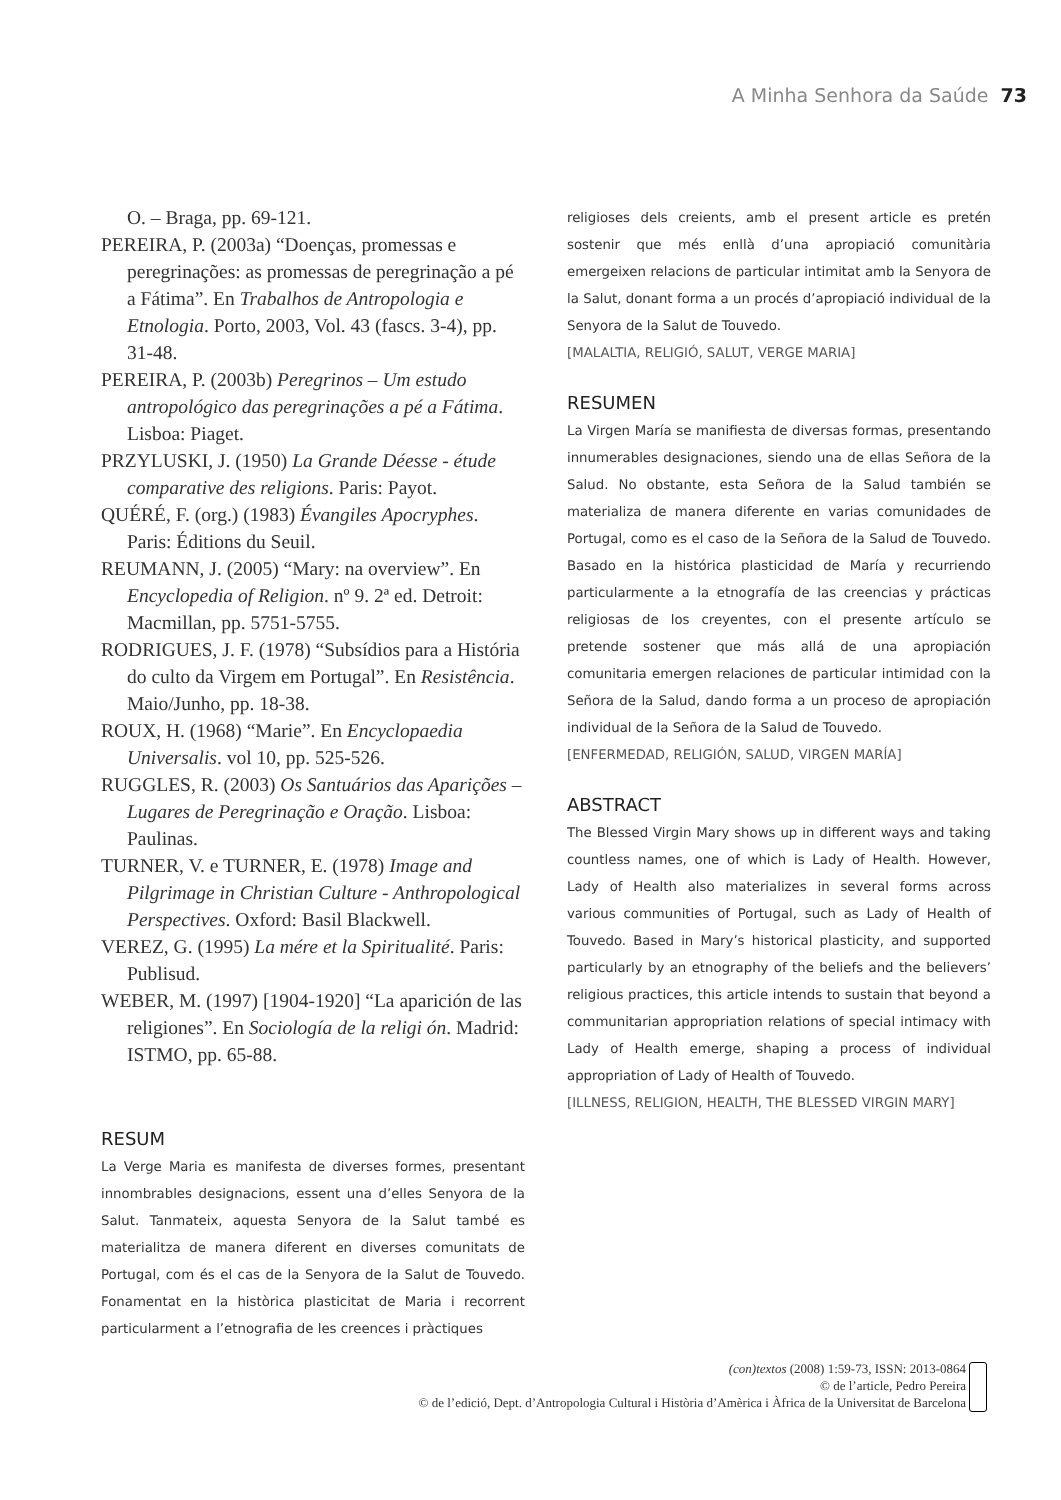A Minha Senhora da Saúde 73
O. – Braga, pp. 69-121.
PEREIRA, P. (2003a) “Doenças, promessas e peregrinações: as promessas de peregrinação a pé a Fátima”. En Trabalhos de Antropologia e Etnologia. Porto, 2003, Vol. 43 (fascs. 3-4), pp. 31-48.
PEREIRA, P. (2003b) Peregrinos – Um estudo antropológico das peregrinações a pé a Fátima. Lisboa: Piaget.
PRZYLUSKI, J. (1950) La Grande Déesse - étude comparative des religions. Paris: Payot.
QUÉRÉ, F. (org.) (1983) Évangiles Apocryphes. Paris: Éditions du Seuil.
REUMANN, J. (2005) “Mary: na overview”. En Encyclopedia of Religion. nº 9. 2ª ed. Detroit: Macmillan, pp. 5751-5755.
RODRIGUES, J. F. (1978) “Subsídios para a História do culto da Virgem em Portugal”. En Resistência. Maio/Junho, pp. 18-38.
ROUX, H. (1968) “Marie”. En Encyclopaedia Universalis. vol 10, pp. 525-526.
RUGGLES, R. (2003) Os Santuários das Aparições – Lugares de Peregrinação e Oração. Lisboa: Paulinas.
TURNER, V. e TURNER, E. (1978) Image and Pilgrimage in Christian Culture - Anthropological Perspectives. Oxford: Basil Blackwell.
VEREZ, G. (1995) La mére et la Spiritualité. Paris: Publisud.
WEBER, M. (1997) [1904-1920] “La aparición de las religiones”. En Sociología de la religi ón. Madrid: ISTMO, pp. 65-88.
RESUM
La Verge Maria es manifesta de diverses formes, presentant innombrables designacions, essent una d’elles Senyora de la Salut. Tanmateix, aquesta Senyora de la Salut també es materialitza de manera diferent en diverses comunitats de Portugal, com és el cas de la Senyora de la Salut de Touvedo. Fonamentat en la històrica plasticitat de Maria i recorrent particularment a l’etnografia de les creences i pràctiques
religioses dels creients, amb el present article es pretén sostenir que més enllà d’una apropiació comunitària emergeixen relacions de particular intimitat amb la Senyora de la Salut, donant forma a un procés d’apropiació individual de la Senyora de la Salut de Touvedo.
[MALALTIA, RELIGIÓ, SALUT, VERGE MARIA]
RESUMEN
La Virgen María se manifiesta de diversas formas, presentando innumerables designaciones, siendo una de ellas Señora de la Salud. No obstante, esta Señora de la Salud también se materializa de manera diferente en varias comunidades de Portugal, como es el caso de la Señora de la Salud de Touvedo. Basado en la histórica plasticidad de María y recurriendo particularmente a la etnografía de las creencias y prácticas religiosas de los creyentes, con el presente artículo se pretende sostener que más allá de una apropiación comunitaria emergen relaciones de particular intimidad con la Señora de la Salud, dando forma a un proceso de apropiación individual de la Señora de la Salud de Touvedo.
[ENFERMEDAD, RELIGIÓN, SALUD, VIRGEN MARÍA]
ABSTRACT
The Blessed Virgin Mary shows up in different ways and taking countless names, one of which is Lady of Health. However, Lady of Health also materializes in several forms across various communities of Portugal, such as Lady of Health of Touvedo. Based in Mary’s historical plasticity, and supported particularly by an etnography of the beliefs and the believers’ religious practices, this article intends to sustain that beyond a communitarian appropriation relations of special intimacy with Lady of Health emerge, shaping a process of individual appropriation of Lady of Health of Touvedo.
[ILLNESS, RELIGION, HEALTH, THE BLESSED VIRGIN MARY]
(con)textos (2008) 1:59-73, ISSN: 2013-0864
© de l’article, Pedro Pereira
© de l’edició, Dept. d’Antropologia Cultural i Història d’Amèrica i Àfrica de la Universitat de Barcelona